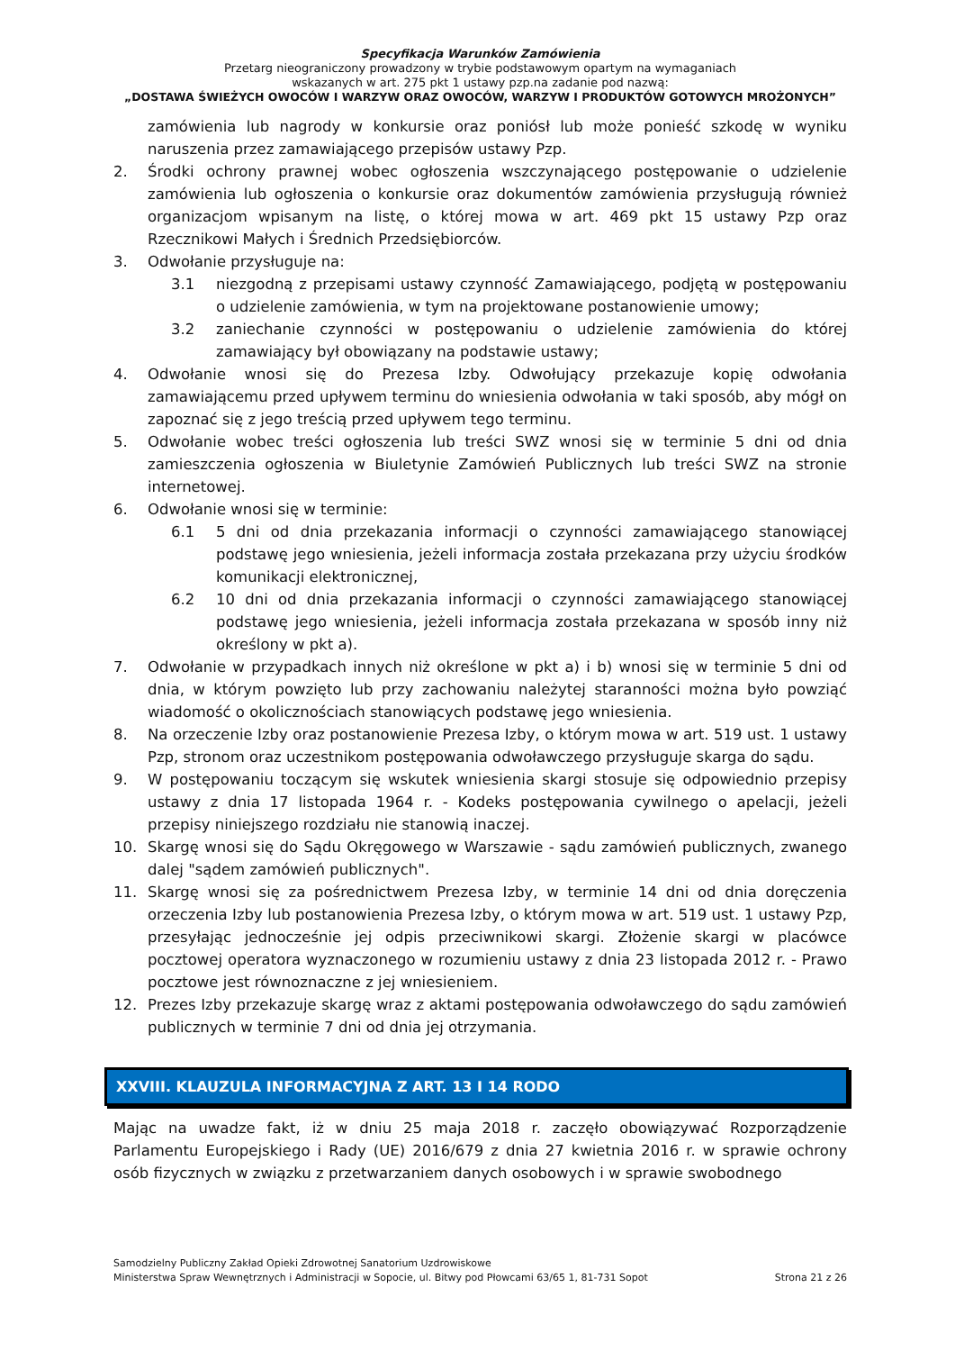Specyfikacja Warunków Zamówienia
Przetarg nieograniczony prowadzony w trybie podstawowym opartym na wymaganiach
wskazanych w art. 275 pkt 1 ustawy pzp.na zadanie pod nazwą:
„DOSTAWA ŚWIEŻYCH OWOCÓW I WARZYW ORAZ OWOCÓW, WARZYW I PRODUKTÓW GOTOWYCH MROŻONYCH”
zamówienia lub nagrody w konkursie oraz poniósł lub może ponieść szkodę w wyniku naruszenia przez zamawiającego przepisów ustawy Pzp.
2. Środki ochrony prawnej wobec ogłoszenia wszczynającego postępowanie o udzielenie zamówienia lub ogłoszenia o konkursie oraz dokumentów zamówienia przysługują również organizacjom wpisanym na listę, o której mowa w art. 469 pkt 15 ustawy Pzp oraz Rzecznikowi Małych i Średnich Przedsiębiorców.
3. Odwołanie przysługuje na:
3.1 niezgodną z przepisami ustawy czynność Zamawiającego, podjętą w postępowaniu o udzielenie zamówienia, w tym na projektowane postanowienie umowy;
3.2 zaniechanie czynności w postępowaniu o udzielenie zamówienia do której zamawiający był obowiązany na podstawie ustawy;
4. Odwołanie wnosi się do Prezesa Izby. Odwołujący przekazuje kopię odwołania zamawiającemu przed upływem terminu do wniesienia odwołania w taki sposób, aby mógł on zapoznać się z jego treścią przed upływem tego terminu.
5. Odwołanie wobec treści ogłoszenia lub treści SWZ wnosi się w terminie 5 dni od dnia zamieszczenia ogłoszenia w Biuletynie Zamówień Publicznych lub treści SWZ na stronie internetowej.
6. Odwołanie wnosi się w terminie:
6.1 5 dni od dnia przekazania informacji o czynności zamawiającego stanowiącej podstawę jego wniesienia, jeżeli informacja została przekazana przy użyciu środków komunikacji elektronicznej,
6.2 10 dni od dnia przekazania informacji o czynności zamawiającego stanowiącej podstawę jego wniesienia, jeżeli informacja została przekazana w sposób inny niż określony w pkt a).
7. Odwołanie w przypadkach innych niż określone w pkt a) i b) wnosi się w terminie 5 dni od dnia, w którym powzięto lub przy zachowaniu należytej staranności można było powziąć wiadomość o okolicznościach stanowiących podstawę jego wniesienia.
8. Na orzeczenie Izby oraz postanowienie Prezesa Izby, o którym mowa w art. 519 ust. 1 ustawy Pzp, stronom oraz uczestnikom postępowania odwoławczego przysługuje skarga do sądu.
9. W postępowaniu toczącym się wskutek wniesienia skargi stosuje się odpowiednio przepisy ustawy z dnia 17 listopada 1964 r. - Kodeks postępowania cywilnego o apelacji, jeżeli przepisy niniejszego rozdziału nie stanowią inaczej.
10. Skargę wnosi się do Sądu Okręgowego w Warszawie - sądu zamówień publicznych, zwanego dalej "sądem zamówień publicznych".
11. Skargę wnosi się za pośrednictwem Prezesa Izby, w terminie 14 dni od dnia doręczenia orzeczenia Izby lub postanowienia Prezesa Izby, o którym mowa w art. 519 ust. 1 ustawy Pzp, przesyłając jednocześnie jej odpis przeciwnikowi skargi. Złożenie skargi w placówce pocztowej operatora wyznaczonego w rozumieniu ustawy z dnia 23 listopada 2012 r. - Prawo pocztowe jest równoznaczne z jej wniesieniem.
12. Prezes Izby przekazuje skargę wraz z aktami postępowania odwoławczego do sądu zamówień publicznych w terminie 7 dni od dnia jej otrzymania.
XXVIII. KLAUZULA INFORMACYJNA Z ART. 13 I 14 RODO
Mając na uwadze fakt, iż w dniu 25 maja 2018 r. zaczęło obowiązywać Rozporządzenie Parlamentu Europejskiego i Rady (UE) 2016/679 z dnia 27 kwietnia 2016 r. w sprawie ochrony osób fizycznych w związku z przetwarzaniem danych osobowych i w sprawie swobodnego
Samodzielny Publiczny Zakład Opieki Zdrowotnej Sanatorium Uzdrowiskowe
Ministerstwa Spraw Wewnętrznych i Administracji w Sopocie, ul. Bitwy pod Płowcami 63/65 1, 81-731 Sopot Strona 21 z 26